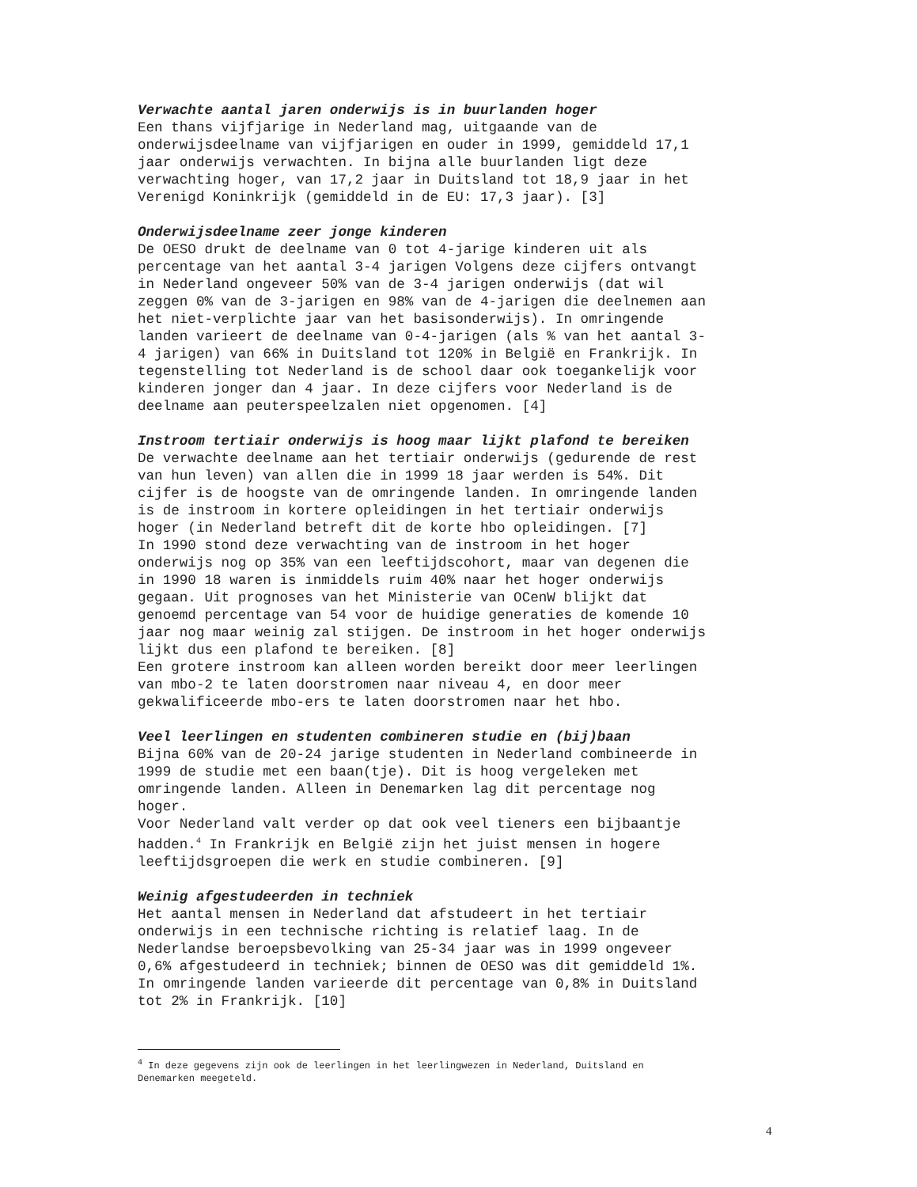Verwachte aantal jaren onderwijs is in buurlanden hoger
Een thans vijfjarige in Nederland mag, uitgaande van de
onderwijsdeelname van vijfjarigen en ouder in 1999, gemiddeld 17,1
jaar onderwijs verwachten. In bijna alle buurlanden ligt deze
verwachting hoger, van 17,2 jaar in Duitsland tot 18,9 jaar in het
Verenigd Koninkrijk (gemiddeld in de EU: 17,3 jaar). [3]
Onderwijsdeelname zeer jonge kinderen
De OESO drukt de deelname van 0 tot 4-jarige kinderen uit als
percentage van het aantal 3-4 jarigen Volgens deze cijfers ontvangt
in Nederland ongeveer 50% van de 3-4 jarigen onderwijs (dat wil
zeggen 0% van de 3-jarigen en 98% van de 4-jarigen die deelnemen aan
het niet-verplichte jaar van het basisonderwijs). In omringende
landen varieert de deelname van 0-4-jarigen (als % van het aantal 3-
4 jarigen) van 66% in Duitsland tot 120% in België en Frankrijk. In
tegenstelling tot Nederland is de school daar ook toegankelijk voor
kinderen jonger dan 4 jaar. In deze cijfers voor Nederland is de
deelname aan peuterspeelzalen niet opgenomen. [4]
Instroom tertiair onderwijs is hoog maar lijkt plafond te bereiken
De verwachte deelname aan het tertiair onderwijs (gedurende de rest
van hun leven) van allen die in 1999 18 jaar werden is 54%. Dit
cijfer is de hoogste van de omringende landen. In omringende landen
is de instroom in kortere opleidingen in het tertiair onderwijs
hoger (in Nederland betreft dit de korte hbo opleidingen. [7]
In 1990 stond deze verwachting van de instroom in het hoger
onderwijs nog op 35% van een leeftijdscohort, maar van degenen die
in 1990 18 waren is inmiddels ruim 40% naar het hoger onderwijs
gegaan. Uit prognoses van het Ministerie van OCenW blijkt dat
genoemd percentage van 54 voor de huidige generaties de komende 10
jaar nog maar weinig zal stijgen. De instroom in het hoger onderwijs
lijkt dus een plafond te bereiken. [8]
Een grotere instroom kan alleen worden bereikt door meer leerlingen
van mbo-2 te laten doorstromen naar niveau 4, en door meer
gekwalificeerde mbo-ers te laten doorstromen naar het hbo.
Veel leerlingen en studenten combineren studie en (bij)baan
Bijna 60% van de 20-24 jarige studenten in Nederland combineerde in
1999 de studie met een baan(tje). Dit is hoog vergeleken met
omringende landen. Alleen in Denemarken lag dit percentage nog
hoger.
Voor Nederland valt verder op dat ook veel tieners een bijbaantje
hadden.<sup>4</sup> In Frankrijk en België zijn het juist mensen in hogere
leeftijdsgroepen die werk en studie combineren. [9]
Weinig afgestudeerden in techniek
Het aantal mensen in Nederland dat afstudeert in het tertiair
onderwijs in een technische richting is relatief laag. In de
Nederlandse beroepsbevolking van 25-34 jaar was in 1999 ongeveer
0,6% afgestudeerd in techniek; binnen de OESO was dit gemiddeld 1%.
In omringende landen varieerde dit percentage van 0,8% in Duitsland
tot 2% in Frankrijk. [10]
<sup>4</sup> In deze gegevens zijn ook de leerlingen in het leerlingwezen in Nederland, Duitsland en
Denemarken meegeteld.
4